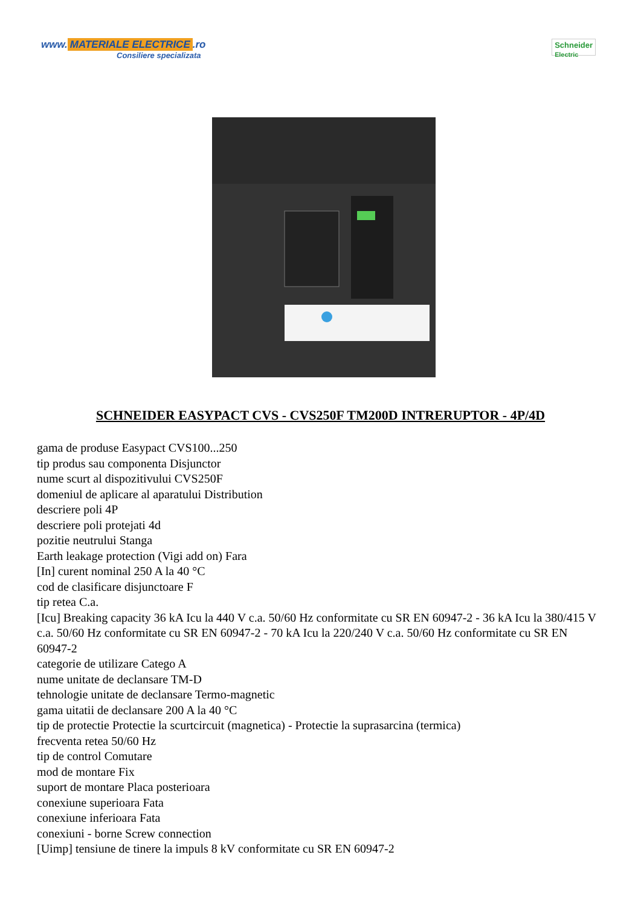www. MATERIALE ELECTRICE.ro
Consiliere specializata
Schneider
Electric
SCHNEIDER EASYPACT CVS - CVS250F TM200D INTRERUPTOR - 4P/4D
gama de produse Easypact CVS100...250
tip produs sau componenta Disjunctor
nume scurt al dispozitivului CVS250F
domeniul de aplicare al aparatului Distribution
descriere poli 4P
descriere poli protejati 4d
pozitie neutrului Stanga
Earth leakage protection (Vigi add on) Fara
[In] curent nominal 250 A la 40 °C
cod de clasificare disjunctoare F
tip retea C.a.
[Icu] Breaking capacity 36 kA Icu la 440 V c.a. 50/60 Hz conformitate cu SR EN 60947-2 - 36 kA Icu la 380/415 V c.a. 50/60 Hz conformitate cu SR EN 60947-2 - 70 kA Icu la 220/240 V c.a. 50/60 Hz conformitate cu SR EN 60947-2
categorie de utilizare Catego A
nume unitate de declansare TM-D
tehnologie unitate de declansare Termo-magnetic
gama uitatii de declansare 200 A la 40 °C
tip de protectie Protectie la scurtcircuit (magnetica) - Protectie la suprasarcina (termica)
frecventa retea 50/60 Hz
tip de control Comutare
mod de montare Fix
suport de montare Placa posterioara
conexiune superioara Fata
conexiune inferioara Fata
conexiuni - borne Screw connection
[Uimp] tensiune de tinere la impuls 8 kV conformitate cu SR EN 60947-2